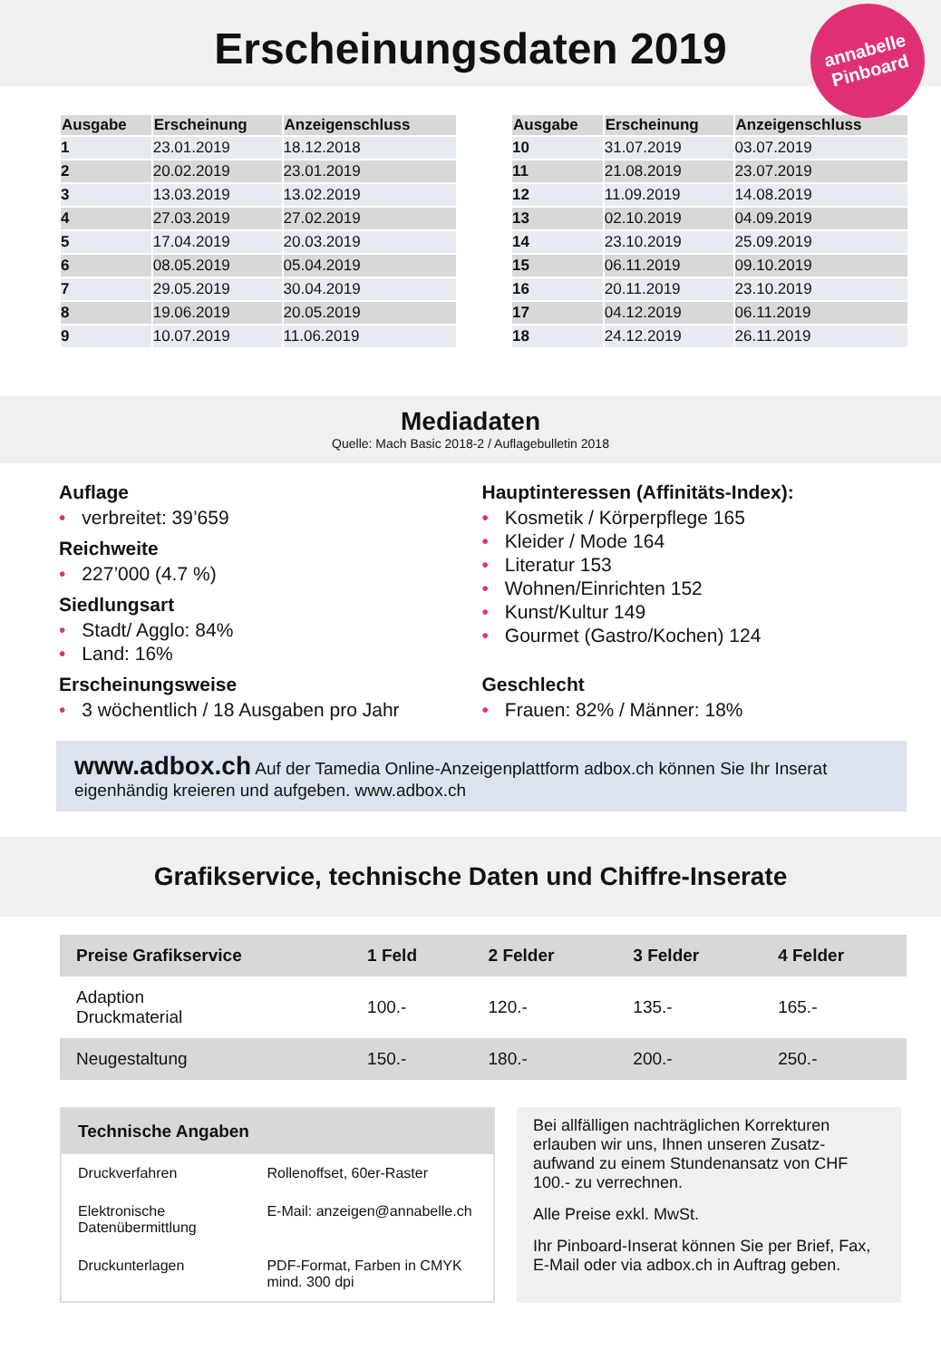Erscheinungsdaten 2019
annabelle
Pinboard
| Ausgabe | Erscheinung | Anzeigenschluss |
| --- | --- | --- |
| 1 | 23.01.2019 | 18.12.2018 |
| 2 | 20.02.2019 | 23.01.2019 |
| 3 | 13.03.2019 | 13.02.2019 |
| 4 | 27.03.2019 | 27.02.2019 |
| 5 | 17.04.2019 | 20.03.2019 |
| 6 | 08.05.2019 | 05.04.2019 |
| 7 | 29.05.2019 | 30.04.2019 |
| 8 | 19.06.2019 | 20.05.2019 |
| 9 | 10.07.2019 | 11.06.2019 |
| Ausgabe | Erscheinung | Anzeigenschluss |
| --- | --- | --- |
| 10 | 31.07.2019 | 03.07.2019 |
| 11 | 21.08.2019 | 23.07.2019 |
| 12 | 11.09.2019 | 14.08.2019 |
| 13 | 02.10.2019 | 04.09.2019 |
| 14 | 23.10.2019 | 25.09.2019 |
| 15 | 06.11.2019 | 09.10.2019 |
| 16 | 20.11.2019 | 23.10.2019 |
| 17 | 04.12.2019 | 06.11.2019 |
| 18 | 24.12.2019 | 26.11.2019 |
Mediadaten
Quelle: Mach Basic 2018-2 / Auflagebulletin 2018
Auflage
• verbreitet: 39’659
Reichweite
• 227’000 (4.7 %)
Siedlungsart
• Stadt/ Agglo: 84%
• Land: 16%
Erscheinungsweise
• 3 wöchentlich / 18 Ausgaben pro Jahr
Hauptinteressen (Affinitäts-Index):
• Kosmetik / Körperpflege 165
• Kleider / Mode 164
• Literatur 153
• Wohnen/Einrichten 152
• Kunst/Kultur 149
• Gourmet (Gastro/Kochen) 124
Geschlecht
• Frauen: 82% / Männer: 18%
www.adbox.ch Auf der Tamedia Online-Anzeigenplattform adbox.ch können Sie Ihr Inserat eigenhändig kreieren und aufgeben. www.adbox.ch
Grafikservice, technische Daten und Chiffre-Inserate
| Preise Grafikservice | 1 Feld | 2 Felder | 3 Felder | 4 Felder |
| --- | --- | --- | --- | --- |
| Adaption Druckmaterial | 100.- | 120.- | 135.- | 165.- |
| Neugestaltung | 150.- | 180.- | 200.- | 250.- |
| Technische Angaben | |
| --- | --- |
| Druckverfahren | Rollenoffset, 60er-Raster |
| Elektronische Datenübermittlung | E-Mail: anzeigen@annabelle.ch |
| Druckunterlagen | PDF-Format, Farben in CMYK mind. 300 dpi |
Bei allfälligen nachträglichen Korrekturen erlauben wir uns, Ihnen unseren Zusatz-aufwand zu einem Stundenansatz von CHF 100.- zu verrechnen.
Alle Preise exkl. MwSt.
Ihr Pinboard-Inserat können Sie per Brief, Fax, E-Mail oder via adbox.ch in Auftrag geben.